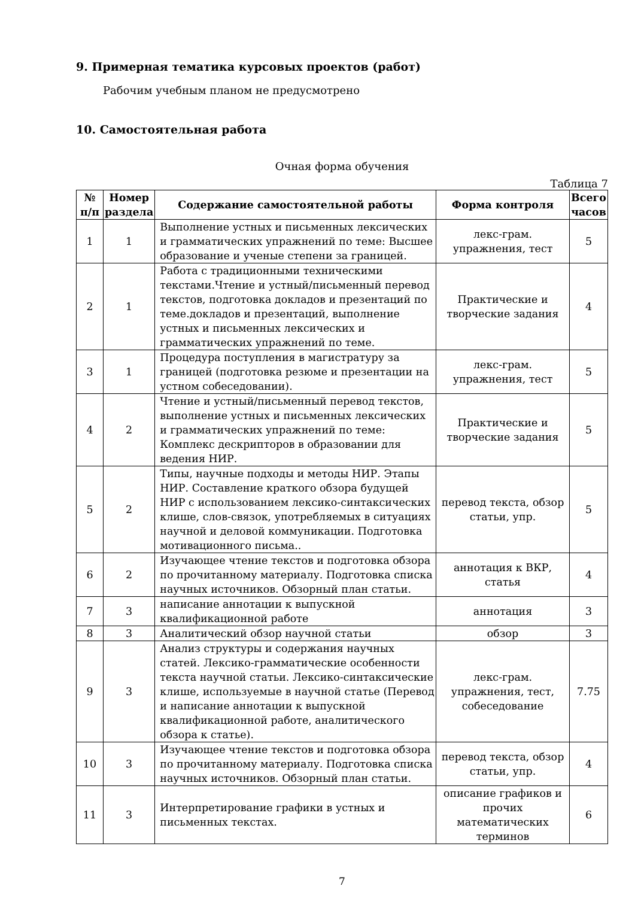9. Примерная тематика курсовых проектов (работ)
Рабочим учебным планом не предусмотрено
10. Самостоятельная работа
Очная форма обучения
Таблица 7
| № п/п | Номер раздела | Содержание самостоятельной работы | Форма контроля | Всего часов |
| --- | --- | --- | --- | --- |
| 1 | 1 | Выполнение устных и письменных лексических и грамматических упражнений по теме: Высшее образование и ученые степени за границей. | лекс-грам. упражнения, тест | 5 |
| 2 | 1 | Работа с традиционными техническими текстами.Чтение и устный/письменный перевод текстов, подготовка докладов и презентаций по теме.докладов и презентаций, выполнение устных и письменных лексических и грамматических упражнений по теме. | Практические и творческие задания | 4 |
| 3 | 1 | Процедура поступления в магистратуру за границей (подготовка резюме и презентации на устном собеседовании). | лекс-грам. упражнения, тест | 5 |
| 4 | 2 | Чтение и устный/письменный перевод текстов, выполнение устных и письменных лексических и грамматических упражнений по теме: Комплекс дескрипторов в образовании для ведения НИР. | Практические и творческие задания | 5 |
| 5 | 2 | Типы, научные подходы и методы НИР. Этапы НИР. Составление краткого обзора будущей НИР с использованием лексико-синтаксических клише, слов-связок, употребляемых в ситуациях научной и деловой коммуникации. Подготовка мотивационного письма.. | перевод текста, обзор статьи, упр. | 5 |
| 6 | 2 | Изучающее чтение текстов и подготовка обзора по прочитанному материалу. Подготовка списка научных источников. Обзорный план статьи. | аннотация к ВКР, статья | 4 |
| 7 | 3 | написание аннотации к выпускной квалификационной работе | аннотация | 3 |
| 8 | 3 | Аналитический обзор научной статьи | обзор | 3 |
| 9 | 3 | Анализ структуры и содержания научных статей. Лексико-грамматические особенности текста научной статьи. Лексико-синтаксические клише, используемые в научной статье (Перевод и написание аннотации к выпускной квалификационной работе, аналитического обзора к статье). | лекс-грам. упражнения, тест, собеседование | 7.75 |
| 10 | 3 | Изучающее чтение текстов и подготовка обзора по прочитанному материалу. Подготовка списка научных источников. Обзорный план статьи. | перевод текста, обзор статьи, упр. | 4 |
| 11 | 3 | Интерпретирование графики в устных и письменных текстах. | описание графиков и прочих математических терминов | 6 |
7